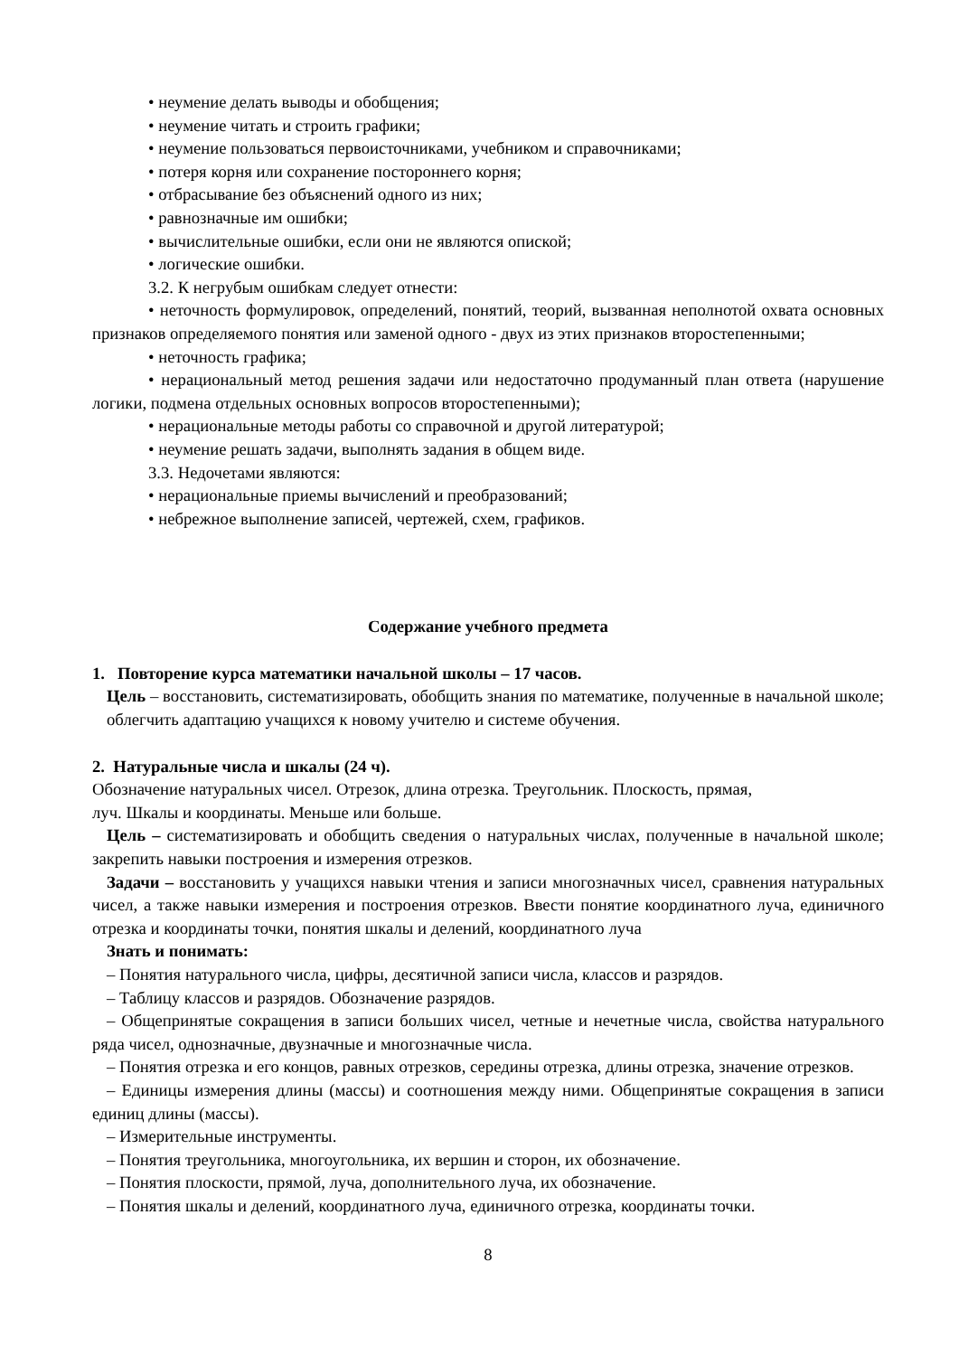• неумение делать выводы и обобщения;
• неумение читать и строить графики;
• неумение пользоваться первоисточниками, учебником и справочниками;
• потеря корня или сохранение постороннего корня;
• отбрасывание без объяснений одного из них;
• равнозначные им ошибки;
• вычислительные ошибки, если они не являются опиской;
• логические ошибки.
3.2. К негрубым ошибкам следует отнести:
• неточность формулировок, определений, понятий, теорий, вызванная неполнотой охвата основных признаков определяемого понятия или заменой одного - двух из этих признаков второстепенными;
• неточность графика;
• нерациональный метод решения задачи или недостаточно продуманный план ответа (нарушение логики, подмена отдельных основных вопросов второстепенными);
• нерациональные методы работы со справочной и другой литературой;
• неумение решать задачи, выполнять задания в общем виде.
3.3. Недочетами являются:
• нерациональные приемы вычислений и преобразований;
• небрежное выполнение записей, чертежей, схем, графиков.
Содержание учебного предмета
1. Повторение курса математики начальной школы – 17 часов.
Цель – восстановить, систематизировать, обобщить знания по математике, полученные в начальной школе; облегчить адаптацию учащихся к новому учителю и системе обучения.
2. Натуральные числа и шкалы (24 ч).
Обозначение натуральных чисел. Отрезок, длина отрезка. Треугольник. Плоскость, прямая,
луч. Шкалы и координаты. Меньше или больше.
Цель – систематизировать и обобщить сведения о натуральных числах, полученные в начальной школе; закрепить навыки построения и измерения отрезков.
Задачи – восстановить у учащихся навыки чтения и записи многозначных чисел, сравнения натуральных чисел, а также навыки измерения и построения отрезков. Ввести понятие координатного луча, единичного отрезка и координаты точки, понятия шкалы и делений, координатного луча
Знать и понимать:
– Понятия натурального числа, цифры, десятичной записи числа, классов и разрядов.
– Таблицу классов и разрядов. Обозначение разрядов.
– Общепринятые сокращения в записи больших чисел, четные и нечетные числа, свойства натурального ряда чисел, однозначные, двузначные и многозначные числа.
– Понятия отрезка и его концов, равных отрезков, середины отрезка, длины отрезка, значение отрезков.
– Единицы измерения длины (массы) и соотношения между ними. Общепринятые сокращения в записи единиц длины (массы).
– Измерительные инструменты.
– Понятия треугольника, многоугольника, их вершин и сторон, их обозначение.
– Понятия плоскости, прямой, луча, дополнительного луча, их обозначение.
– Понятия шкалы и делений, координатного луча, единичного отрезка, координаты точки.
8